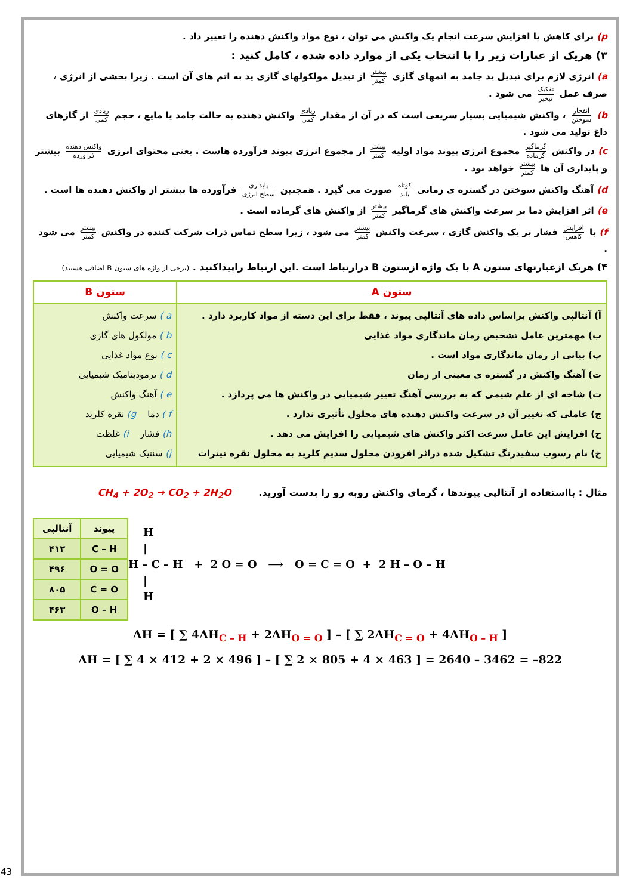p) برای کاهش یا افزایش سرعت انجام یک واکنش می توان ، نوع مواد واکنش دهنده را تغییر داد .
۳) هریک از عبارات زیر را با انتخاب یکی از موارد داده شده ، کامل کنید :
a) انرژی لازم برای تبدیل ید جامد به اتمهای گازی بیشتر کمتر از تبدیل مولکولهای گازی ید به اتم های آن است . زیرا بخشی از انرژی ، صرف عمل تفکیک تبخیر می شود .
b) انفجار سوختن ، واکنش شیمیایی بسیار سریعی است که در آن از مقدار زیادی کمی واکنش دهنده به حالت جامد یا مایع ، حجم زیادی کمی از گازهای داغ تولید می شود .
c) در واکنش گرماگیر گرماده مجموع انرژی پیوند مواد اولیه بیشتر کمتر از مجموع انرژی پیوند فرآورده هاست . یعنی محتوای انرژی واکنش دهنده فرآورده بیشتر و پایداری آن ها بیشتر کمتر خواهد بود .
d) آهنگ واکنش سوختن در گستره ی زمانی کوتاه بلند صورت می گیرد . همچنین پایداری سطح انرژی فرآورده ها بیشتر از واکنش دهنده ها است .
e) اثر افزایش دما بر سرعت واکنش های گرماگیر بیشتر کمتر از واکنش های گرماده است .
f) با افزایش کاهش فشار بر یک واکنش گازی ، سرعت واکنش بیشتر کمتر می شود ، زیرا سطح تماس ذرات شرکت کننده در واکنش بیشتر کمتر می شود .
۴) هریک ازعبارتهای ستون A با یک واژه ازستون B درارتباط است .این ارتباط راپیداکنید . (برخی از واژه های ستون B اضافی هستند)
| ستون A | ستون B |
| --- | --- |
| آ) آنتالپی واکنش براساس داده های آنتالپی پیوند ، فقط برای این دسته از مواد کاربرد دارد . ب) مهمترین عامل تشخیص زمان ماندگاری مواد غذایی پ) بیانی از زمان ماندگاری مواد است . ت) آهنگ واکنش در گستره ی معینی از زمان ث) شاخه ای از علم شیمی که به بررسی آهنگ تغییر شیمیایی در واکنش ها می پردازد . ج) عاملی که تغییر آن در سرعت واکنش دهنده های محلول تأثیری ندارد . ح) افزایش این عامل سرعت اکثر واکنش های شیمیایی را افزایش می دهد . خ) نام رسوب سفیدرنگ تشکیل شده دراثر افزودن محلول سدیم کلرید به محلول نقره نیترات | a ) سرعت واکنش b ) مولکول های گازی c ) نوع مواد غذایی d ) ترمودینامیک شیمیایی e ) آهنگ واکنش f ) دما g) نقره کلرید h) فشار i) غلظت j) سنتیک شیمیایی |
مثال : بااستفاده از آنتالپی پیوندها ، گرمای واکنش روبه رو را بدست آورید. CH<sub>4</sub> + 2O<sub>2</sub> → CO<sub>2</sub> + 2H<sub>2</sub>O
| پیوند | آنتالپی |
| --- | --- |
| C – H | ۴۱۲ |
| O = O | ۴۹۶ |
| C = O | ۸۰۵ |
| O – H | ۴۶۳ |
H | H – C – H + 2 O = O ⟶ O = C = O + 2 H – O – H | H
ΔH = [ ∑ 4ΔH<sub>C – H</sub> + 2ΔH<sub>O = O</sub> ] – [ ∑ 2ΔH<sub>C = O</sub> + 4ΔH<sub>O – H</sub> ]
ΔH = [ ∑ 4 × 412 + 2 × 496 ] – [ ∑ 2 × 805 + 4 × 463 ] = 2640 – 3462 = –822
43